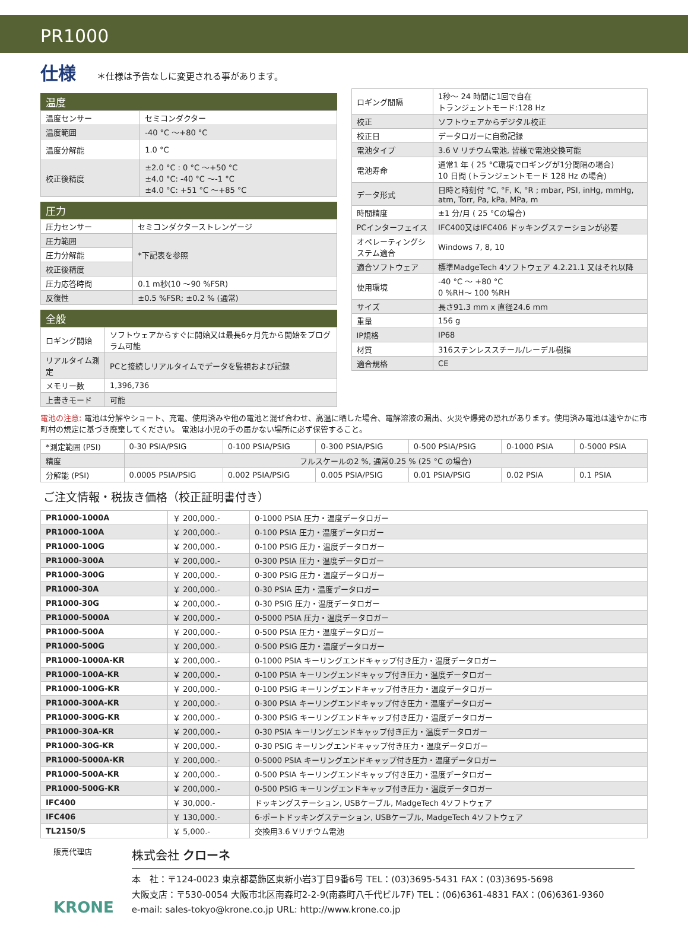PR1000
仕様
＊仕様は予告なしに変更される事があります。
温度
| 温度センサー | セミコンダクター |
| 温度範囲 | -40 °C ～+80 °C |
| 温度分解能 | 1.0 °C |
| 校正後精度 | ±2.0 °C : 0 °C ～+50 °C ±4.0 °C: -40 °C ～-1 °C ±4.0 °C: +51 °C ～+85 °C |
圧力
| 圧力センサー | セミコンダクターストレンゲージ |
| 圧力範囲 | *下記表を参照 |
| 圧力分解能 | |
| 校正後精度 | |
| 圧力応答時間 | 0.1 m秒(10 ～90 %FSR) |
| 反復性 | ±0.5 %FSR; ±0.2 % (通常) |
全般
| ロギング開始 | ソフトウェアからすぐに開始又は最長6ヶ月先から開始をプログラム可能 |
| リアルタイム測定 | PCと接続しリアルタイムでデータを監視および記録 |
| メモリー数 | 1,396,736 |
| 上書きモード | 可能 |
| ロギング間隔 | 1秒～ 24 時間に1回で自在 トランジェントモード:128 Hz |
| 校正 | ソフトウェアからデジタル校正 |
| 校正日 | データロガーに自動記録 |
| 電池タイプ | 3.6 V リチウム電池, 皆様で電池交換可能 |
| 電池寿命 | 通常1 年 ( 25 °C環境でロギングが1分間隔の場合) 10 日間 (トランジェントモード 128 Hz の場合) |
| データ形式 | 日時と時刻付 °C, °F, K, °R ; mbar, PSI, inHg, mmHg, atm, Torr, Pa, kPa, MPa, m |
| 時間精度 | ±1 分/月 ( 25 °Cの場合) |
| PCインターフェイス | IFC400又はIFC406 ドッキングステーションが必要 |
| オペレーティングシステム適合 | Windows 7, 8, 10 |
| 適合ソフトウェア | 標準MadgeTech 4ソフトウェア 4.2.21.1 又はそれ以降 |
| 使用環境 | -40 °C ～ +80 °C 0 %RH～ 100 %RH |
| サイズ | 長さ91.3 mm x 直径24.6 mm |
| 重量 | 156 g |
| IP規格 | IP68 |
| 材質 | 316ステンレススチール/レーデル樹脂 |
| 適合規格 | CE |
電池の注意: 電池は分解やショート、充電、使用済みや他の電池と混ぜ合わせ、高温に晒した場合、電解溶液の漏出、火災や爆発の恐れがあります。使用済み電池は速やかに市町村の規定に基づき廃棄してください。 電池は小児の手の届かない場所に必ず保管すること。
| *測定範囲 (PSI) | 0-30 PSIA/PSIG | 0-100 PSIA/PSIG | 0-300 PSIA/PSIG | 0-500 PSIA/PSIG | 0-1000 PSIA | 0-5000 PSIA |
| 精度 | フルスケールの2 %, 通常0.25 % (25 °C の場合) | | | | | |
| 分解能 (PSI) | 0.0005 PSIA/PSIG | 0.002 PSIA/PSIG | 0.005 PSIA/PSIG | 0.01 PSIA/PSIG | 0.02 PSIA | 0.1 PSIA |
ご注文情報・税抜き価格（校正証明書付き）
| PR1000-1000A | ￥ 200,000.- | 0-1000 PSIA 圧力・温度データロガー |
| PR1000-100A | ￥ 200,000.- | 0-100 PSIA 圧力・温度データロガー |
| PR1000-100G | ￥ 200,000.- | 0-100 PSIG 圧力・温度データロガー |
| PR1000-300A | ￥ 200,000.- | 0-300 PSIA 圧力・温度データロガー |
| PR1000-300G | ￥ 200,000.- | 0-300 PSIG 圧力・温度データロガー |
| PR1000-30A | ￥ 200,000.- | 0-30 PSIA 圧力・温度データロガー |
| PR1000-30G | ￥ 200,000.- | 0-30 PSIG 圧力・温度データロガー |
| PR1000-5000A | ￥ 200,000.- | 0-5000 PSIA 圧力・温度データロガー |
| PR1000-500A | ￥ 200,000.- | 0-500 PSIA 圧力・温度データロガー |
| PR1000-500G | ￥ 200,000.- | 0-500 PSIG 圧力・温度データロガー |
| PR1000-1000A-KR | ￥ 200,000.- | 0-1000 PSIA キーリングエンドキャップ付き圧力・温度データロガー |
| PR1000-100A-KR | ￥ 200,000.- | 0-100 PSIA キーリングエンドキャップ付き圧力・温度データロガー |
| PR1000-100G-KR | ￥ 200,000.- | 0-100 PSIG キーリングエンドキャップ付き圧力・温度データロガー |
| PR1000-300A-KR | ￥ 200,000.- | 0-300 PSIA キーリングエンドキャップ付き圧力・温度データロガー |
| PR1000-300G-KR | ￥ 200,000.- | 0-300 PSIG キーリングエンドキャップ付き圧力・温度データロガー |
| PR1000-30A-KR | ￥ 200,000.- | 0-30 PSIA キーリングエンドキャップ付き圧力・温度データロガー |
| PR1000-30G-KR | ￥ 200,000.- | 0-30 PSIG キーリングエンドキャップ付き圧力・温度データロガー |
| PR1000-5000A-KR | ￥ 200,000.- | 0-5000 PSIA キーリングエンドキャップ付き圧力・温度データロガー |
| PR1000-500A-KR | ￥ 200,000.- | 0-500 PSIA キーリングエンドキャップ付き圧力・温度データロガー |
| PR1000-500G-KR | ￥ 200,000.- | 0-500 PSIG キーリングエンドキャップ付き圧力・温度データロガー |
| IFC400 | ￥ 30,000.- | ドッキングステーション, USBケーブル, MadgeTech 4ソフトウェア |
| IFC406 | ￥ 130,000.- | 6-ポートドッキングステーション, USBケーブル, MadgeTech 4ソフトウェア |
| TL2150/S | ￥ 5,000.- | 交換用3.6 Vリチウム電池 |
販売代理店
KRONE
株式会社 クローネ
本　社：〒124-0023 東京都葛飾区東新小岩3丁目9番6号 TEL：(03)3695-5431 FAX：(03)3695-5698
大阪支店：〒530-0054 大阪市北区南森町2-2-9(南森町八千代ビル7F) TEL：(06)6361-4831 FAX：(06)6361-9360
e-mail: sales-tokyo@krone.co.jp URL: http://www.krone.co.jp